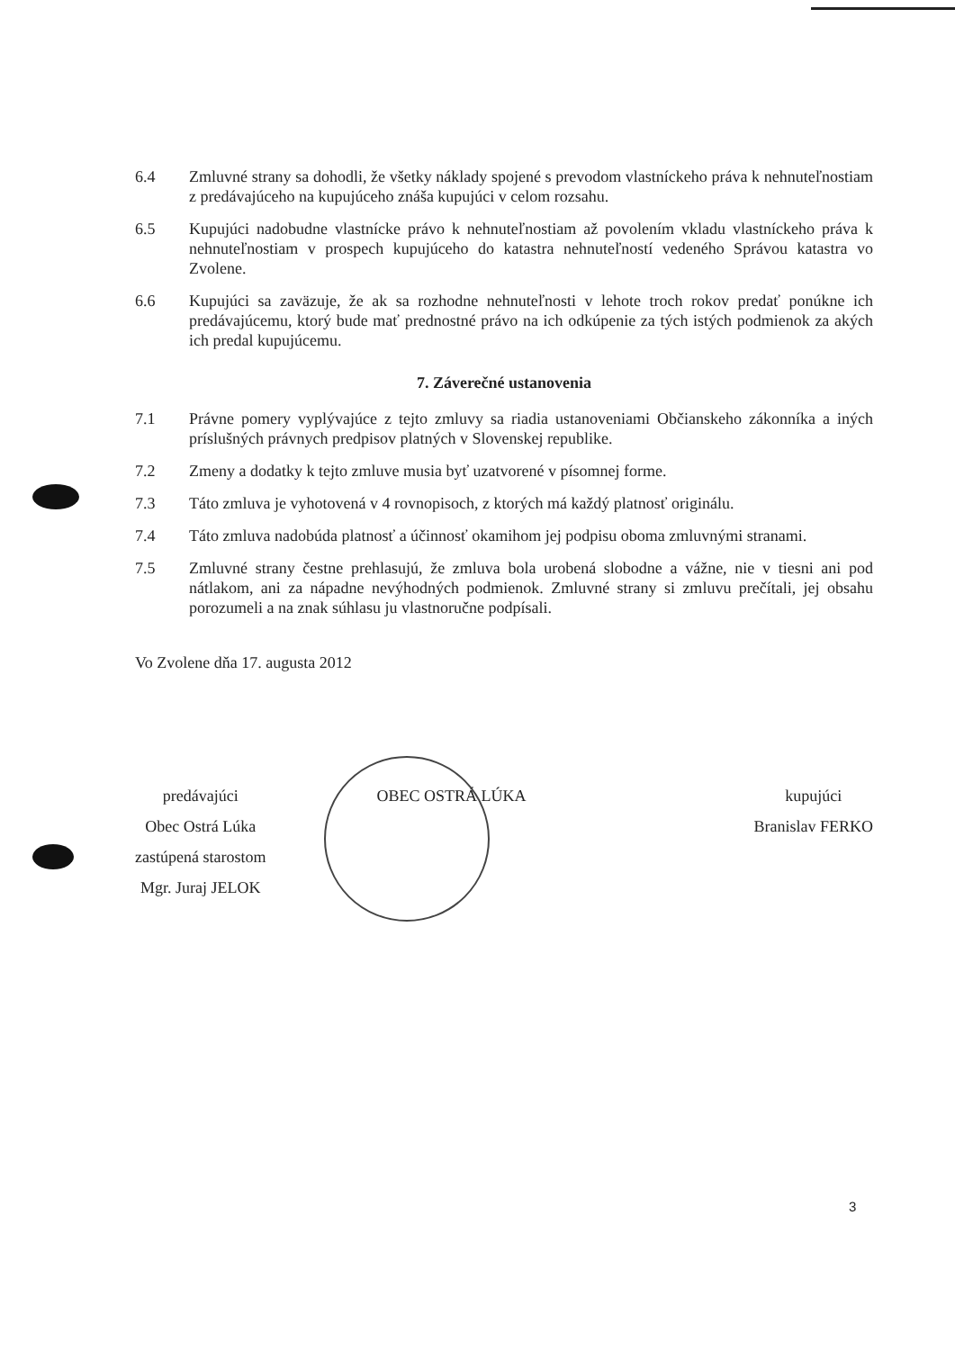6.4 Zmluvné strany sa dohodli, že všetky náklady spojené s prevodom vlastníckeho práva k nehnuteľnostiam z predávajúceho na kupujúceho znáša kupujúci v celom rozsahu.
6.5 Kupujúci nadobudne vlastnícke právo k nehnuteľnostiam až povolením vkladu vlastníckeho práva k nehnuteľnostiam v prospech kupujúceho do katastra nehnuteľností vedeného Správou katastra vo Zvolene.
6.6 Kupujúci sa zaväzuje, že ak sa rozhodne nehnuteľnosti v lehote troch rokov predať ponúkne ich predávajúcemu, ktorý bude mať prednostné právo na ich odkúpenie za tých istých podmienok za akých ich predal kupujúcemu.
7. Záverečné ustanovenia
7.1 Právne pomery vyplývajúce z tejto zmluvy sa riadia ustanoveniami Občianskeho zákonníka a iných príslušných právnych predpisov platných v Slovenskej republike.
7.2 Zmeny a dodatky k tejto zmluve musia byť uzatvorené v písomnej forme.
7.3 Táto zmluva je vyhotovená v 4 rovnopisoch, z ktorých má každý platnosť originálu.
7.4 Táto zmluva nadobúda platnosť a účinnosť okamihom jej podpisu oboma zmluvnými stranami.
7.5 Zmluvné strany čestne prehlasujú, že zmluva bola urobená slobodne a vážne, nie v tiesni ani pod nátlakom, ani za nápadne nevýhodných podmienok. Zmluvné strany si zmluvu prečítali, jej obsahu porozumeli a na znak súhlasu ju vlastnoručne podpísali.
Vo Zvolene dňa 17. augusta 2012
predávajúci
Obec Ostrá Lúka
zastúpená starostom
Mgr. Juraj JELOK
OBEC OSTRÁ LÚKA kupujúci
Branislav FERKO
3